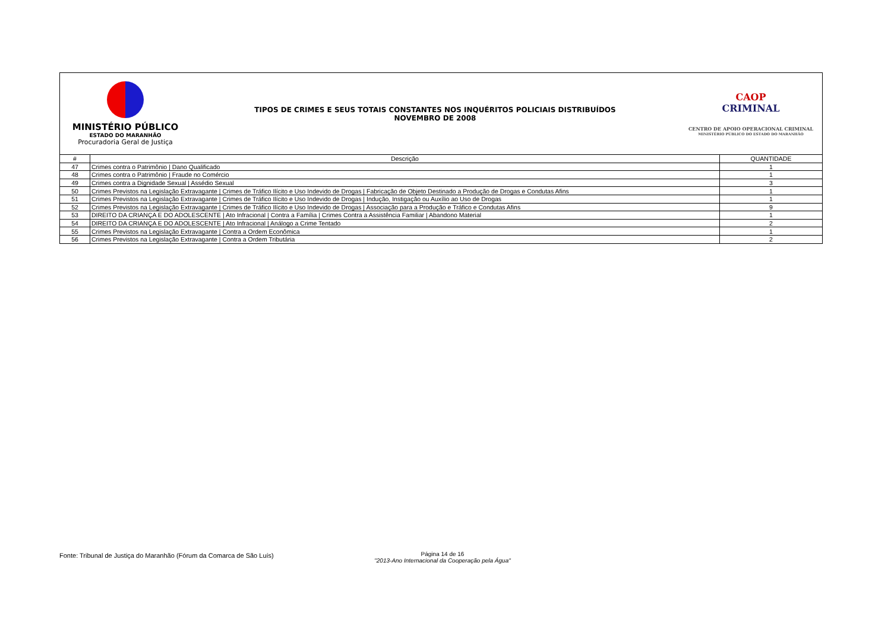MINISTÉRIO PÚBLICO
ESTADO DO MARANHÃO
Procuradoria Geral de Justiça
TIPOS DE CRIMES E SEUS TOTAIS CONSTANTES NOS INQUÉRITOS POLICIAIS DISTRIBUÍDOS
NOVEMBRO DE 2008
CAOP
CRIMINAL
CENTRO DE APOIO OPERACIONAL CRIMINAL
MINISTÉRIO PÚBLICO DO ESTADO DO MARANHÃO
| # | Descrição | QUANTIDADE |
| --- | --- | --- |
| 47 | Crimes contra o Patrimônio / Dano Qualificado | 1 |
| 48 | Crimes contra o Patrimônio / Fraude no Comércio | 1 |
| 49 | Crimes contra a Dignidade Sexual / Assédio Sexual | 3 |
| 50 | Crimes Previstos na Legislação Extravagante / Crimes de Tráfico Ilícito e Uso Indevido de Drogas / Fabricação de Objeto Destinado a Produção de Drogas e Condutas Afins | 1 |
| 51 | Crimes Previstos na Legislação Extravagante / Crimes de Tráfico Ilícito e Uso Indevido de Drogas / Indução, Instigação ou Auxílio ao Uso de Drogas | 1 |
| 52 | Crimes Previstos na Legislação Extravagante / Crimes de Tráfico Ilícito e Uso Indevido de Drogas / Associação para a Produção e Tráfico e Condutas Afins | 9 |
| 53 | DIREITO DA CRIANÇA E DO ADOLESCENTE / Ato Infracional / Contra a Família / Crimes Contra a Assistência Familiar / Abandono Material | 1 |
| 54 | DIREITO DA CRIANÇA E DO ADOLESCENTE / Ato Infracional / Análogo a Crime Tentado | 2 |
| 55 | Crimes Previstos na Legislação Extravagante / Contra a Ordem Econômica | 1 |
| 56 | Crimes Previstos na Legislação Extravagante / Contra a Ordem Tributária | 2 |
Fonte: Tribunal de Justiça do Maranhão (Fórum da Comarca de São Luís)
Página 14 de 16
"2013-Ano Internacional da Cooperação pela Água"